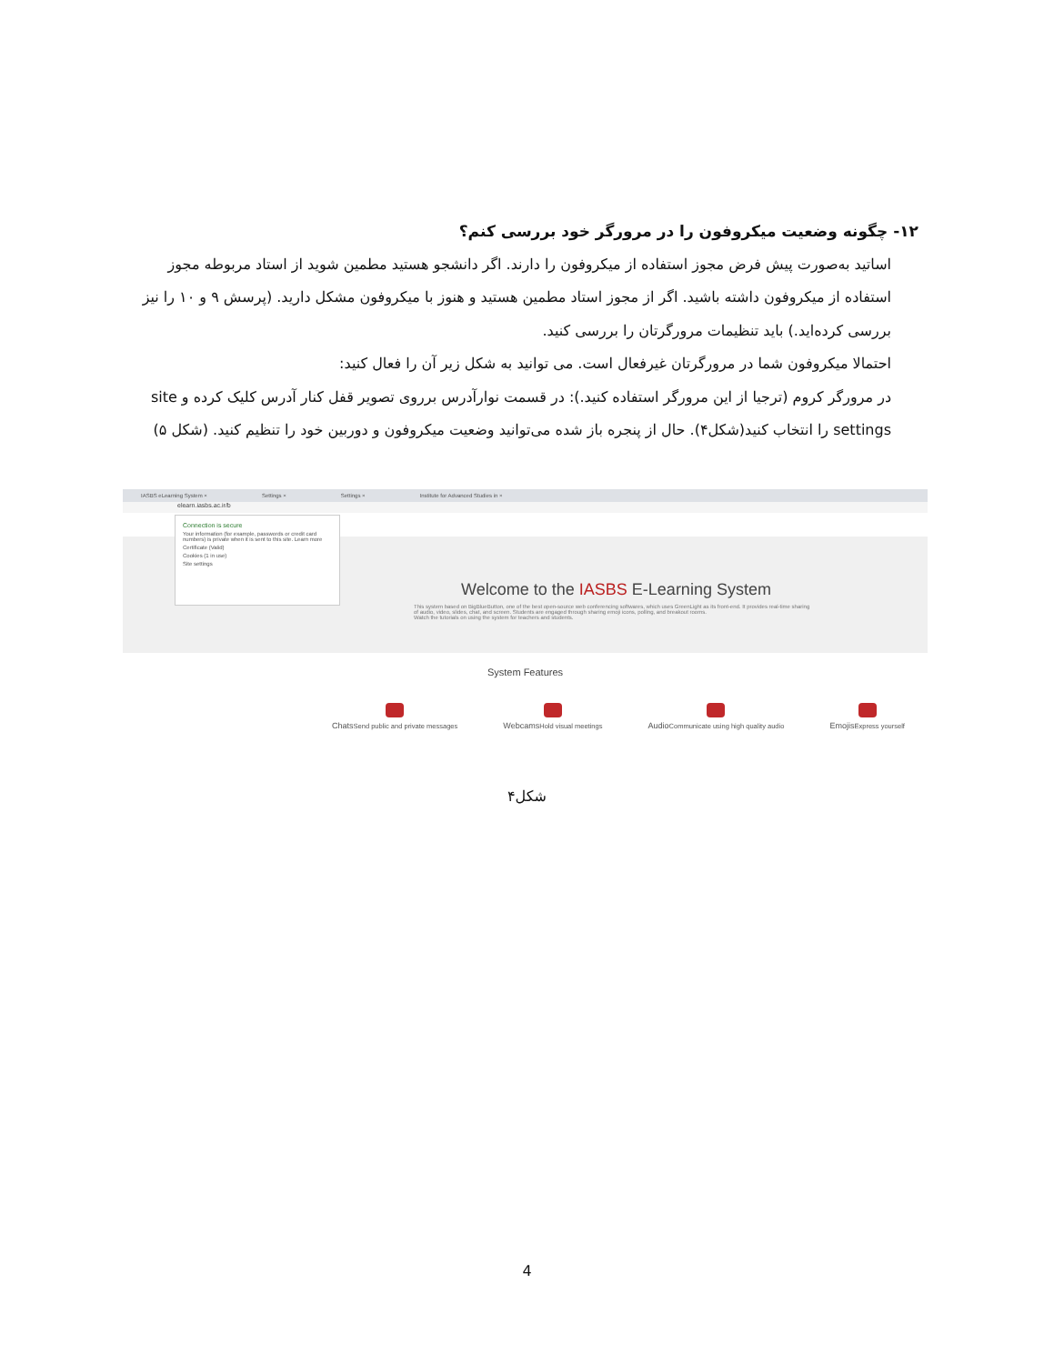۱۲- چگونه وضعیت میکروفون را در مرورگر خود بررسی کنم؟
اساتید به‌صورت پیش فرض مجوز استفاده از میکروفون را دارند. اگر دانشجو هستید مطمین شوید از استاد مربوطه مجوز استفاده از میکروفون داشته باشید. اگر از مجوز استاد مطمین هستید و هنوز با میکروفون مشکل دارید. (پرسش ۹ و ۱۰ را نیز بررسی کرده‌اید.) باید تنظیمات مرورگرتان را بررسی کنید.
احتمالا میکروفون شما در مرورگرتان غیرفعال است. می توانید به شکل زیر آن را فعال کنید:
در مرورگر کروم (ترجیا از این مرورگر استفاده کنید.): در قسمت نوارآدرس برروی تصویر قفل کنار آدرس کلیک کرده و site settings را انتخاب کنید(شکل۴). حال از پنجره باز شده می‌توانید وضعیت میکروفون و دوربین خود را تنظیم کنید. (شکل ۵)
IASBS eLearning System × Settings × Settings × Institute for Advanced Studies in ×
elearn.iasbs.ac.ir/b
Connection is secure
Your information (for example, passwords or credit card numbers) is private when it is sent to this site. Learn more
Certificate (Valid)
Cookies (1 in use)
Site settings
Welcome to the IASBS E-Learning System
This system based on BigBlueButton, one of the best open-source web conferencing softwares, which uses GreenLight as its front-end. It provides real-time sharing of audio, video, slides, chat, and screen. Students are engaged through sharing emoji icons, polling, and breakout rooms.
Watch the tutorials on using the system for teachers and students.
System Features
ChatsSend public and private messages
WebcamsHold visual meetings
AudioCommunicate using high quality audio
EmojisExpress yourself
شکل۴
4